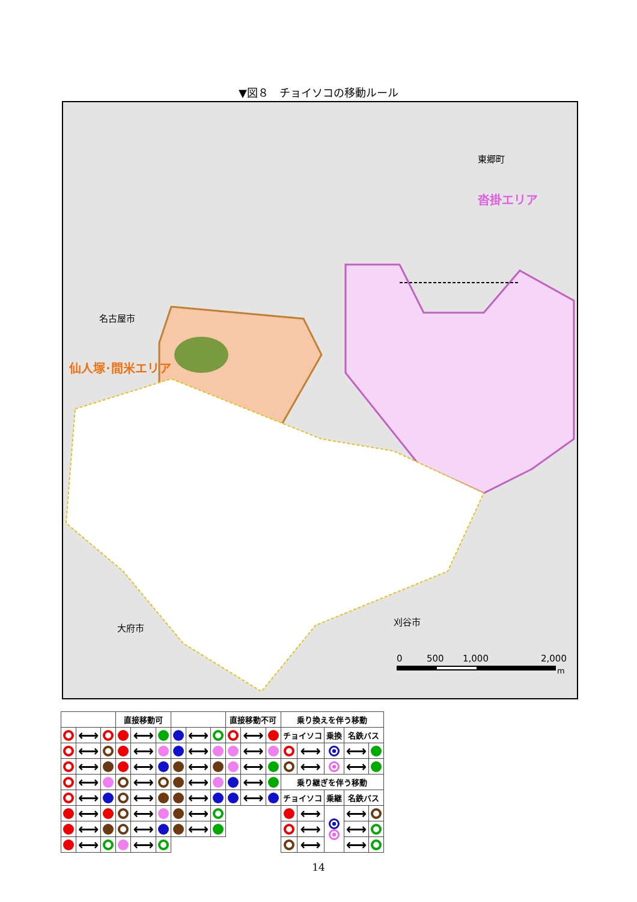▼図８　チョイソコの移動ルール
名古屋市
仙人塚･間米エリア
東郷町
沓掛エリア
大府市
刈谷市
0
500
1,000
2,000
m
| | | | 直接移動可 | | | | | | 直接移動不可 | | | 乗り換えを伴う移動 | | | | |
| --- | --- | --- | --- | --- | --- | --- | --- | --- | --- | --- | --- | --- | --- | --- | --- | --- |
| | ⟷ | | | ⟷ | | | ⟷ | | | ⟷ | | チョイソコ | | 乗換 | 名鉄バス | |
| | ⟷ | | | ⟷ | | | ⟷ | | | ⟷ | | | ⟷ | | ⟷ | |
| | ⟷ | | | ⟷ | | | ⟷ | | | ⟷ | | | ⟷ | | ⟷ | |
| | ⟷ | | | ⟷ | | | ⟷ | | | ⟷ | | 乗り継ぎを伴う移動 | | | | |
| | ⟷ | | | ⟷ | | | ⟷ | | | ⟷ | | チョイソコ | | 乗継 | 名鉄バス | |
| | ⟷ | | | ⟷ | | | ⟷ | | | | | | ⟷ | | ⟷ | |
| | ⟷ | | | ⟷ | | | ⟷ | | | | | | ⟷ | | ⟷ | |
| | ⟷ | | | ⟷ | | | | | | | | | ⟷ | | ⟷ | |
14